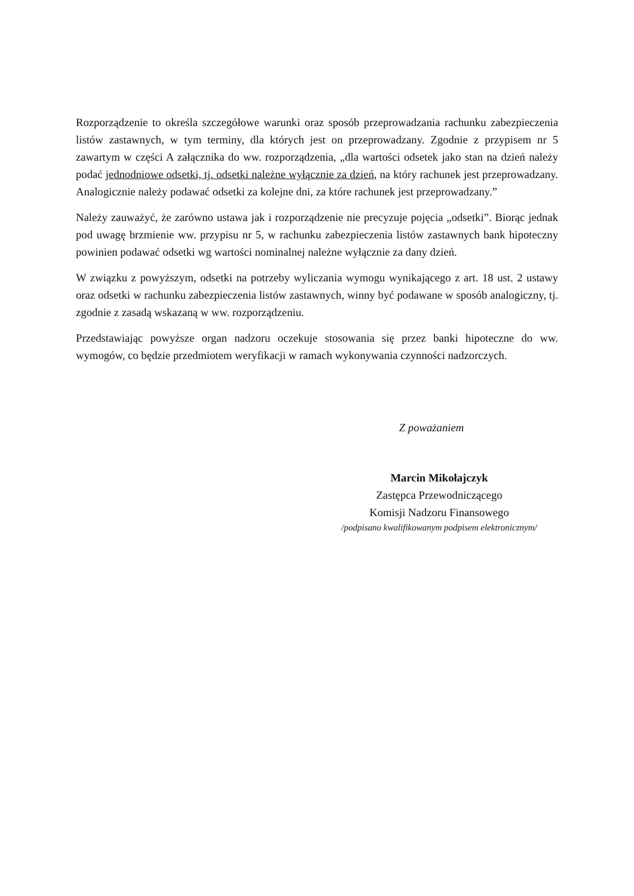Rozporządzenie to określa szczegółowe warunki oraz sposób przeprowadzania rachunku zabezpieczenia listów zastawnych, w tym terminy, dla których jest on przeprowadzany. Zgodnie z przypisem nr 5 zawartym w części A załącznika do ww. rozporządzenia, „dla wartości odsetek jako stan na dzień należy podać jednodniowe odsetki, tj. odsetki należne wyłącznie za dzień, na który rachunek jest przeprowadzany. Analogicznie należy podawać odsetki za kolejne dni, za które rachunek jest przeprowadzany.”
Należy zauważyć, że zarówno ustawa jak i rozporządzenie nie precyzuje pojęcia „odsetki”. Biorąc jednak pod uwagę brzmienie ww. przypisu nr 5, w rachunku zabezpieczenia listów zastawnych bank hipoteczny powinien podawać odsetki wg wartości nominalnej należne wyłącznie za dany dzień.
W związku z powyższym, odsetki na potrzeby wyliczania wymogu wynikającego z art. 18 ust. 2 ustawy oraz odsetki w rachunku zabezpieczenia listów zastawnych, winny być podawane w sposób analogiczny, tj. zgodnie z zasadą wskazaną w ww. rozporządzeniu.
Przedstawiając powyższe organ nadzoru oczekuje stosowania się przez banki hipoteczne do ww. wymogów, co będzie przedmiotem weryfikacji w ramach wykonywania czynności nadzorczych.
Z poważaniem
Marcin Mikołajczyk
Zastępca Przewodniczącego
Komisji Nadzoru Finansowego
/podpisano kwalifikowanym podpisem elektronicznym/